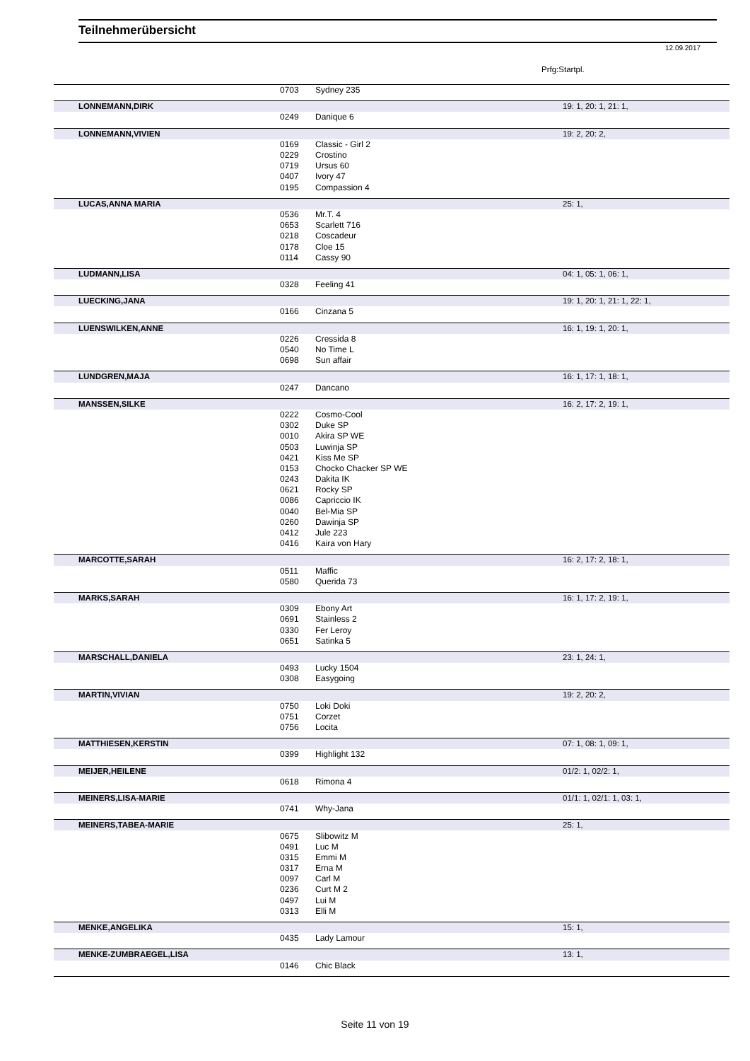Teilnehmerübersicht
12.09.2017
Prfg:Startpl.
| | 0703 | Sydney 235 | |
| LONNEMANN,DIRK | | | 19: 1, 20: 1, 21: 1, |
| | 0249 | Danique 6 | |
| LONNEMANN,VIVIEN | | | 19: 2, 20: 2, |
| | 0169 | Classic - Girl 2 | |
| | 0229 | Crostino | |
| | 0719 | Ursus 60 | |
| | 0407 | Ivory 47 | |
| | 0195 | Compassion 4 | |
| LUCAS,ANNA MARIA | | | 25: 1, |
| | 0536 | Mr.T. 4 | |
| | 0653 | Scarlett 716 | |
| | 0218 | Coscadeur | |
| | 0178 | Cloe 15 | |
| | 0114 | Cassy 90 | |
| LUDMANN,LISA | | | 04: 1, 05: 1, 06: 1, |
| | 0328 | Feeling 41 | |
| LUECKING,JANA | | | 19: 1, 20: 1, 21: 1, 22: 1, |
| | 0166 | Cinzana 5 | |
| LUENSWILKEN,ANNE | | | 16: 1, 19: 1, 20: 1, |
| | 0226 | Cressida 8 | |
| | 0540 | No Time L | |
| | 0698 | Sun affair | |
| LUNDGREN,MAJA | | | 16: 1, 17: 1, 18: 1, |
| | 0247 | Dancano | |
| MANSSEN,SILKE | | | 16: 2, 17: 2, 19: 1, |
| | 0222 | Cosmo-Cool | |
| | 0302 | Duke SP | |
| | 0010 | Akira SP WE | |
| | 0503 | Luwinja SP | |
| | 0421 | Kiss Me SP | |
| | 0153 | Chocko Chacker SP WE | |
| | 0243 | Dakita IK | |
| | 0621 | Rocky SP | |
| | 0086 | Capriccio IK | |
| | 0040 | Bel-Mia SP | |
| | 0260 | Dawinja SP | |
| | 0412 | Jule 223 | |
| | 0416 | Kaira von Hary | |
| MARCOTTE,SARAH | | | 16: 2, 17: 2, 18: 1, |
| | 0511 | Maffic | |
| | 0580 | Querida 73 | |
| MARKS,SARAH | | | 16: 1, 17: 2, 19: 1, |
| | 0309 | Ebony Art | |
| | 0691 | Stainless 2 | |
| | 0330 | Fer Leroy | |
| | 0651 | Satinka 5 | |
| MARSCHALL,DANIELA | | | 23: 1, 24: 1, |
| | 0493 | Lucky 1504 | |
| | 0308 | Easygoing | |
| MARTIN,VIVIAN | | | 19: 2, 20: 2, |
| | 0750 | Loki Doki | |
| | 0751 | Corzet | |
| | 0756 | Locita | |
| MATTHIESEN,KERSTIN | | | 07: 1, 08: 1, 09: 1, |
| | 0399 | Highlight 132 | |
| MEIJER,HEILENE | | | 01/2: 1, 02/2: 1, |
| | 0618 | Rimona 4 | |
| MEINERS,LISA-MARIE | | | 01/1: 1, 02/1: 1, 03: 1, |
| | 0741 | Why-Jana | |
| MEINERS,TABEA-MARIE | | | 25: 1, |
| | 0675 | Slibowitz M | |
| | 0491 | Luc M | |
| | 0315 | Emmi M | |
| | 0317 | Erna M | |
| | 0097 | Carl M | |
| | 0236 | Curt M 2 | |
| | 0497 | Lui M | |
| | 0313 | Elli M | |
| MENKE,ANGELIKA | | | 15: 1, |
| | 0435 | Lady Lamour | |
| MENKE-ZUMBRAEGEL,LISA | | | 13: 1, |
| | 0146 | Chic Black | |
Seite 11 von 19